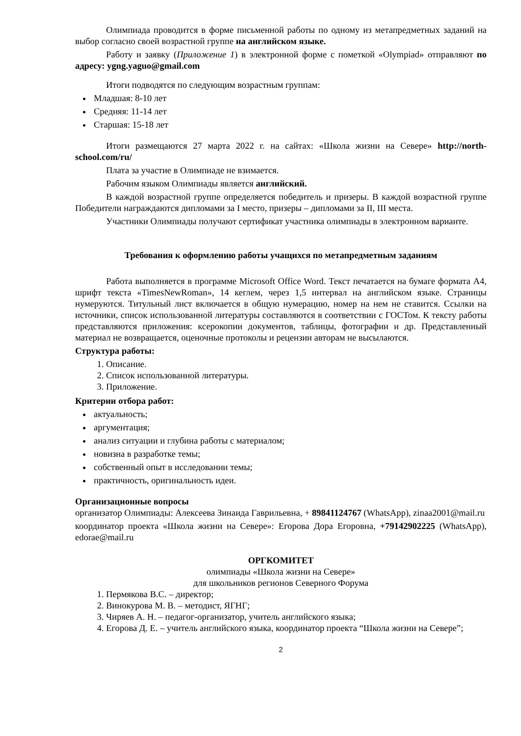Олимпиада проводится в форме письменной работы по одному из метапредметных заданий на выбор согласно своей возрастной группе на английском языке.
Работу и заявку (Приложение 1) в электронной форме с пометкой «Olympiad» отправляют по адресу: ygng.yaguo@gmail.com
Итоги подводятся по следующим возрастным группам:
Младшая: 8-10 лет
Средняя: 11-14 лет
Старшая: 15-18 лет
Итоги размещаются 27 марта 2022 г. на сайтах: «Школа жизни на Севере» http://north-school.com/ru/
Плата за участие в Олимпиаде не взимается.
Рабочим языком Олимпиады является английский.
В каждой возрастной группе определяется победитель и призеры. В каждой возрастной группе Победители награждаются дипломами за I место, призеры – дипломами за II, III места.
Участники Олимпиады получают сертификат участника олимпиады в электронном варианте.
Требования к оформлению работы учащихся по метапредметным заданиям
Работа выполняется в программе Microsoft Office Word. Текст печатается на бумаге формата А4, шрифт текста «TimesNewRoman», 14 кеглем, через 1,5 интервал на английском языке. Страницы нумеруются. Титульный лист включается в общую нумерацию, номер на нем не ставится. Ссылки на источники, список использованной литературы составляются в соответствии с ГОСТом. К тексту работы представляются приложения: ксерокопии документов, таблицы, фотографии и др. Представленный материал не возвращается, оценочные протоколы и рецензии авторам не высылаются.
Структура работы:
1. Описание.
2. Список использованной литературы.
3. Приложение.
Критерии отбора работ:
актуальность;
аргументация;
анализ ситуации и глубина работы с материалом;
новизна в разработке темы;
собственный опыт в исследовании темы;
практичность, оригинальность идеи.
Организационные вопросы
организатор Олимпиады: Алексеева Зинаида Гаврильевна, + 89841124767 (WhatsApp), zinaa2001@mail.ru
координатор проекта «Школа жизни на Севере»: Егорова Дора Егоровна, +79142902225 (WhatsApp), edorae@mail.ru
ОРГКОМИТЕТ
олимпиады «Школа жизни на Севере»
для школьников регионов Северного Форума
1. Пермякова В.С. – директор;
2. Винокурова М. В. – методист, ЯГНГ;
3. Чиряев А. Н. – педагог-организатор, учитель английского языка;
4. Егорова Д. Е. – учитель английского языка, координатор проекта “Школа жизни на Севере”;
2